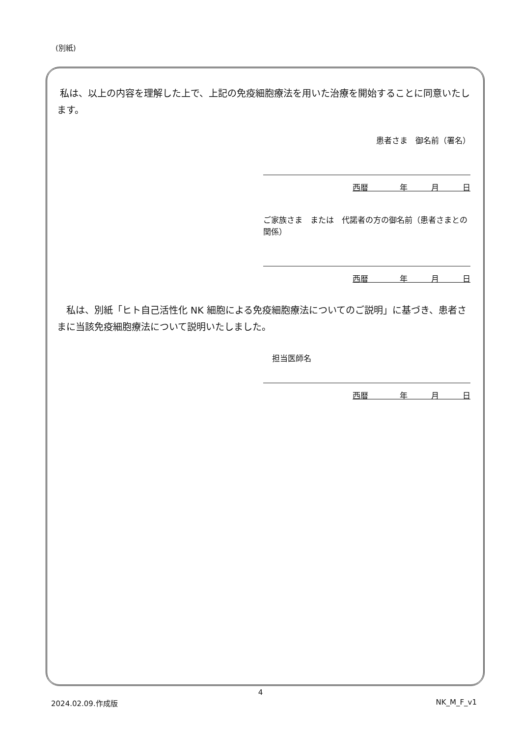(別紙)
私は、以上の内容を理解した上で、上記の免疫細胞療法を用いた治療を開始することに同意いたします。
患者さま　御名前（署名）
西暦　　　　年　　　月　　　日
ご家族さま　または　代諾者の方の御名前（患者さまとの関係）
西暦　　　　年　　　月　　　日
　私は、別紙「ヒト自己活性化 NK 細胞による免疫細胞療法についてのご説明」に基づき、患者さまに当該免疫細胞療法について説明いたしました。
担当医師名
西暦　　　　年　　　月　　　日
4
2024.02.09.作成版 NK_M_F_v1